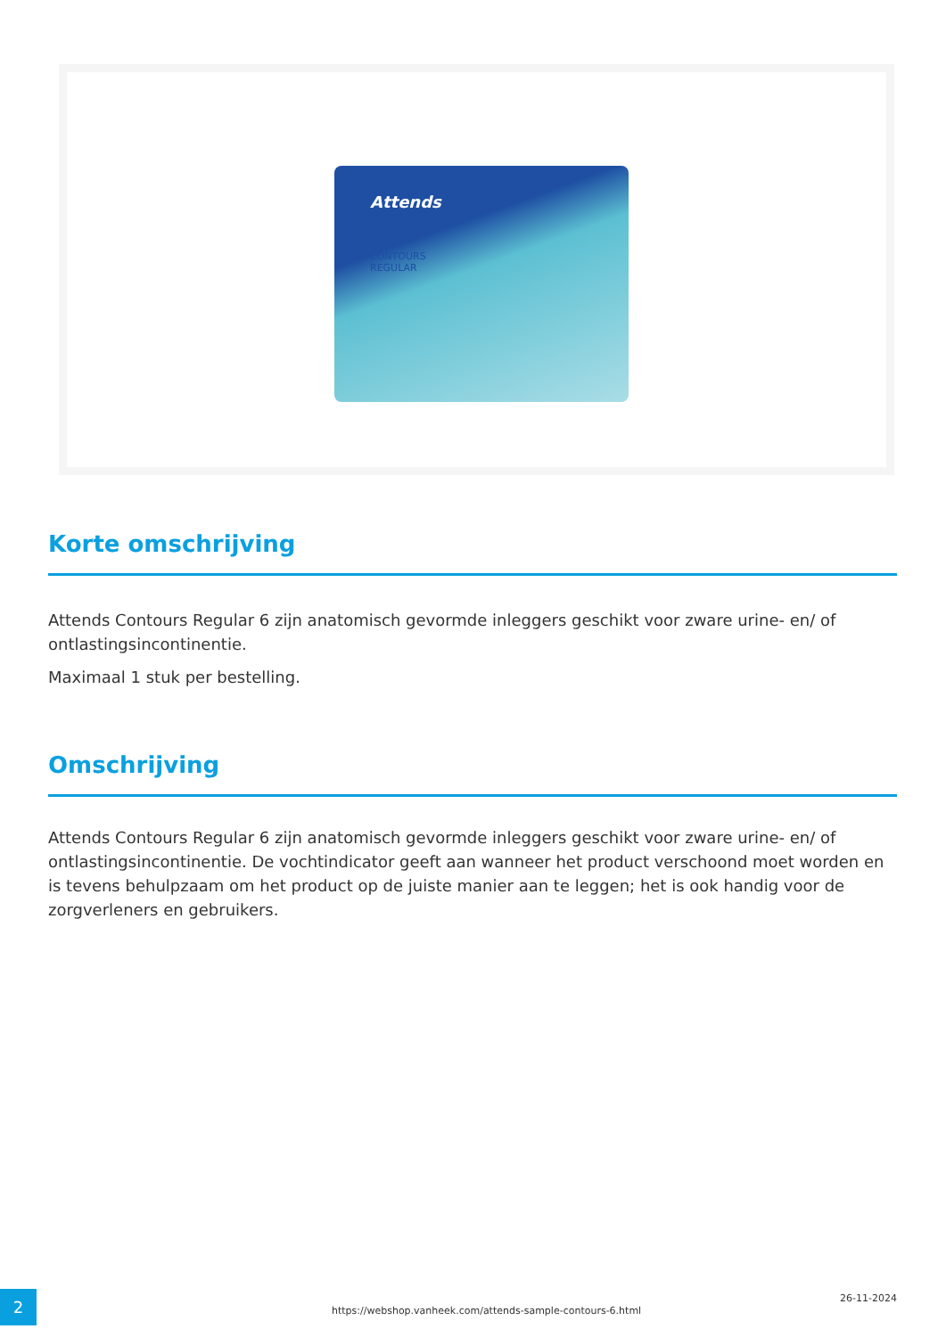Attends
CONTOURS
REGULAR
Korte omschrijving
Attends Contours Regular 6 zijn anatomisch gevormde inleggers geschikt voor zware urine- en/ of ontlastingsincontinentie.
Maximaal 1 stuk per bestelling.
Omschrijving
Attends Contours Regular 6 zijn anatomisch gevormde inleggers geschikt voor zware urine- en/ of ontlastingsincontinentie. De vochtindicator geeft aan wanneer het product verschoond moet worden en is tevens behulpzaam om het product op de juiste manier aan te leggen; het is ook handig voor de zorgverleners en gebruikers.
2
https://webshop.vanheek.com/attends-sample-contours-6.html
26-11-2024